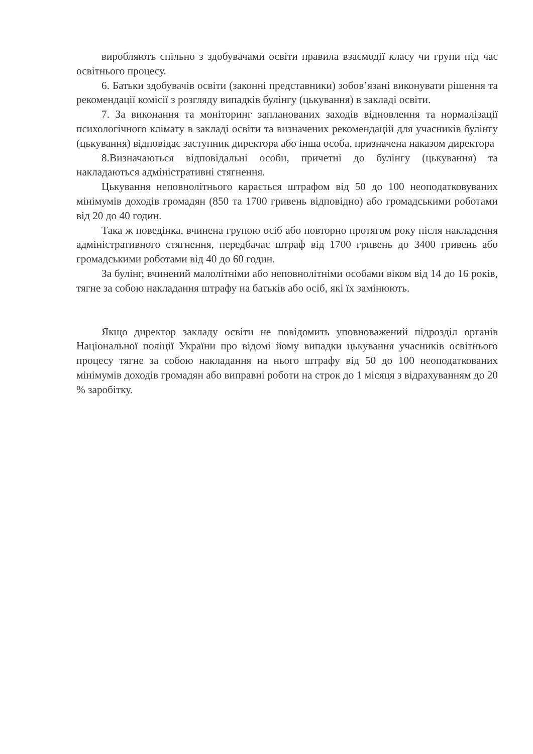виробляють спільно з здобувачами освіти правила взаємодії класу чи групи під час освітнього процесу.
6. Батьки здобувачів освіти (законні представники) зобов’язані виконувати рішення та рекомендації комісії з розгляду випадків булінгу (цькування) в закладі освіти.
7. За виконання та моніторинг запланованих заходів відновлення та нормалізації психологічного клімату в закладі освіти та визначених рекомендацій для учасників булінгу (цькування) відповідає заступник директора або інша особа, призначена наказом директора
8.Визначаються відповідальні особи, причетні до булінгу (цькування) та накладаються адміністративні стягнення.
Цькування неповнолітнього карається штрафом від 50 до 100 неоподатковуваних мінімумів доходів громадян (850 та 1700 гривень відповідно) або громадськими роботами від 20 до 40 годин.
Така ж поведінка, вчинена групою осіб або повторно протягом року після накладення адміністративного стягнення, передбачає штраф від 1700 гривень до 3400 гривень або громадськими роботами від 40 до 60 годин.
За булінг, вчинений малолітніми або неповнолітніми особами віком від 14 до 16 років, тягне за собою накладання штрафу на батьків або осіб, які їх замінюють.
Якщо директор закладу освіти не повідомить уповноважений підрозділ органів Національної поліції України про відомі йому випадки цькування учасників освітнього процесу тягне за собою накладання на нього штрафу від 50 до 100 неоподаткованих мінімумів доходів громадян або виправні роботи на строк до 1 місяця з відрахуванням до 20 % заробітку.